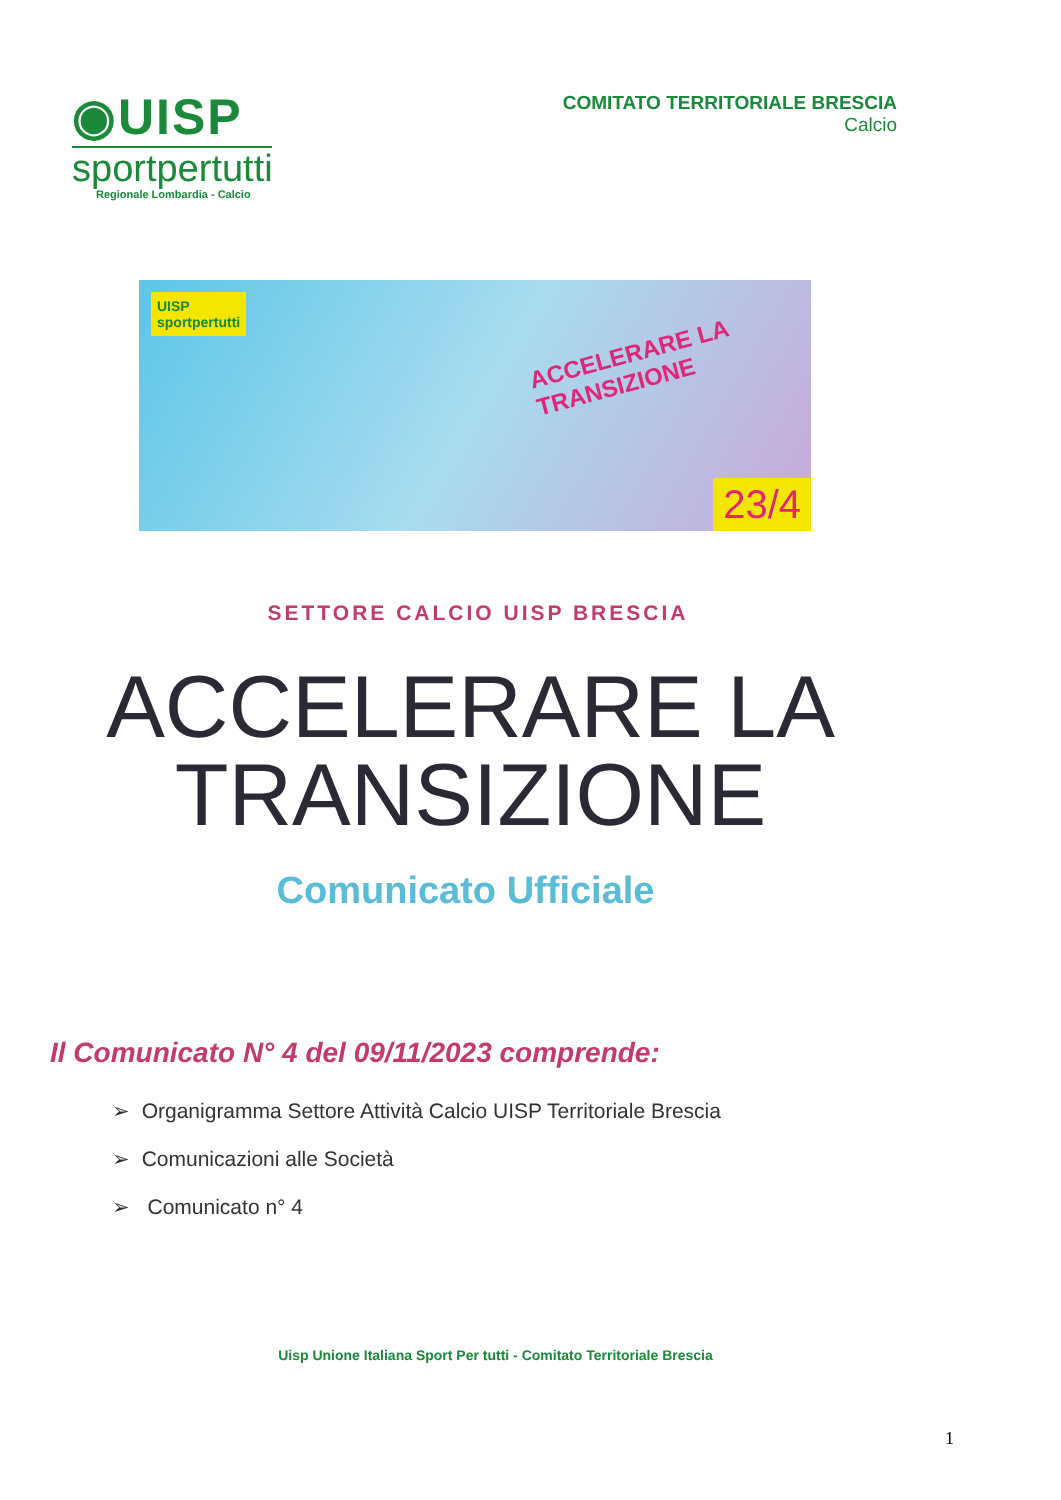◉UISP
sportpertutti
Regionale Lombardia - Calcio
COMITATO TERRITORIALE BRESCIA
Calcio
UISP
sportpertutti
ACCELERARE LA TRANSIZIONE
23/4
SETTORE CALCIO UISP BRESCIA
ACCELERARE LA
TRANSIZIONE
Comunicato Ufficiale
Il Comunicato N° 4 del 09/11/2023 comprende:
➢ Organigramma Settore Attività Calcio UISP Territoriale Brescia
➢ Comunicazioni alle Società
➢ Comunicato n° 4
Uisp Unione Italiana Sport Per tutti - Comitato Territoriale Brescia
1